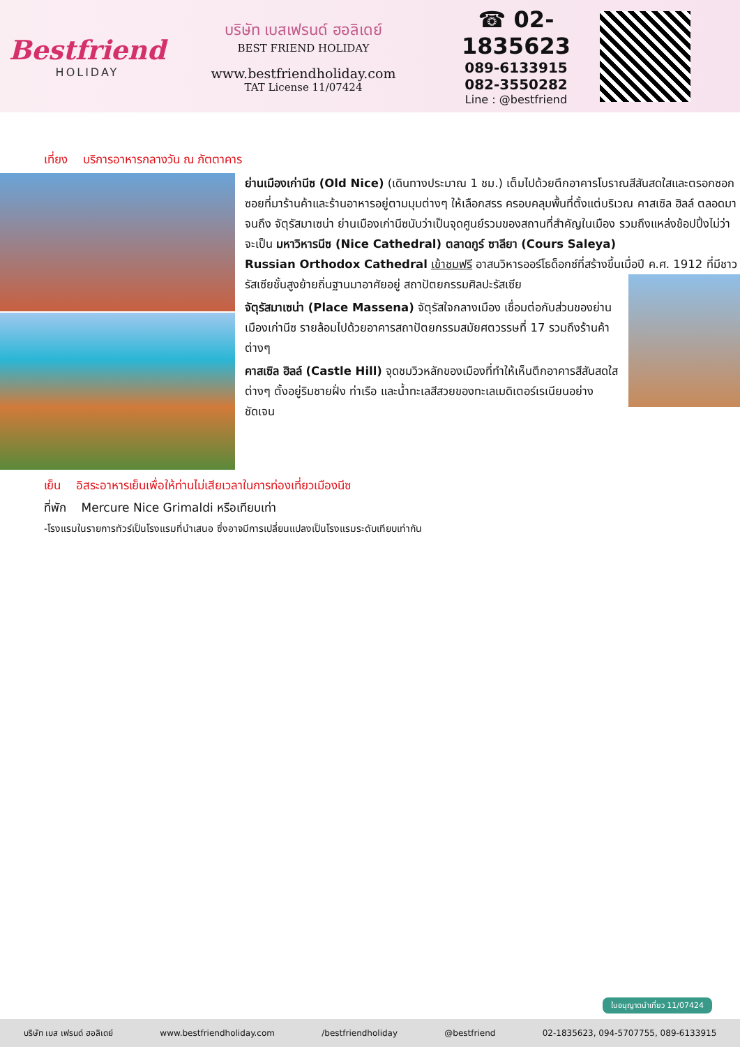Bestfriend
HOLIDAY
บริษัท เบสเฟรนด์ ฮอลิเดย์
BEST FRIEND HOLIDAY
www.bestfriendholiday.com
TAT License 11/07424
☎ 02-1835623
089-6133915
082-3550282
Line : @bestfriend
เที่ยง บริการอาหารกลางวัน ณ ภัตตาคาร
ย่านเมืองเก่านีซ (Old Nice) (เดินทางประมาณ 1 ชม.) เต็มไปด้วยตึกอาคารโบราณสีสันสดใสและตรอกซอกซอยที่มาร้านค้าและร้านอาหารอยู่ตามมุมต่างๆ ให้เลือกสรร ครอบคลุมพื้นที่ตั้งแต่บริเวณ คาสเซิล ฮิลล์ ตลอดมาจนถึง จัตุรัสมาเซน่า ย่านเมืองเก่านีซนับว่าเป็นจุดศูนย์รวมของสถานที่สำคัญในเมือง รวมถึงแหล่งช้อปปิ้งไม่ว่าจะเป็น มหาวิหารนีซ (Nice Cathedral) ตลาดกูร์ ซาลียา (Cours Saleya)
Russian Orthodox Cathedral เข้าชมฟรี อาสนวิหารออร์โธด็อกซ์ที่สร้างขึ้นเมื่อปี ค.ศ. 1912 ที่มีชาวรัสเซียชั้นสูงย้ายถิ่นฐานมาอาศัยอยู่ สถาปัตยกรรมศิลปะรัสเซีย
จัตุรัสมาเซน่า (Place Massena) จัตุรัสใจกลางเมือง เชื่อมต่อกับส่วนของย่านเมืองเก่านีซ รายล้อมไปด้วยอาคารสถาปัตยกรรมสมัยศตวรรษที่ 17 รวมถึงร้านค้าต่างๆ
คาสเซิล ฮิลล์ (Castle Hill) จุดชมวิวหลักของเมืองที่ทำให้เห็นตึกอาคารสีสันสดใสต่างๆ ตั้งอยู่ริมชายฝั่ง ท่าเรือ และน้ำทะเลสีสวยของทะเลเมดิเตอร์เรเนียนอย่างชัดเจน
เย็น อิสระอาหารเย็นเพื่อให้ท่านไม่เสียเวลาในการท่องเที่ยวเมืองนีซ
ที่พัก Mercure Nice Grimaldi หรือเทียบเท่า
-โรงแรมในรายการทัวร์เป็นโรงแรมที่นำเสนอ ซึ่งอาจมีการเปลี่ยนแปลงเป็นโรงแรมระดับเทียบเท่ากัน
ใบอนุญาตนำเที่ยว 11/07424
บริษัท เบส เฟรนด์ ฮอลิเดย์ www.bestfriendholiday.com /bestfriendholiday @bestfriend 02-1835623, 094-5707755, 089-6133915